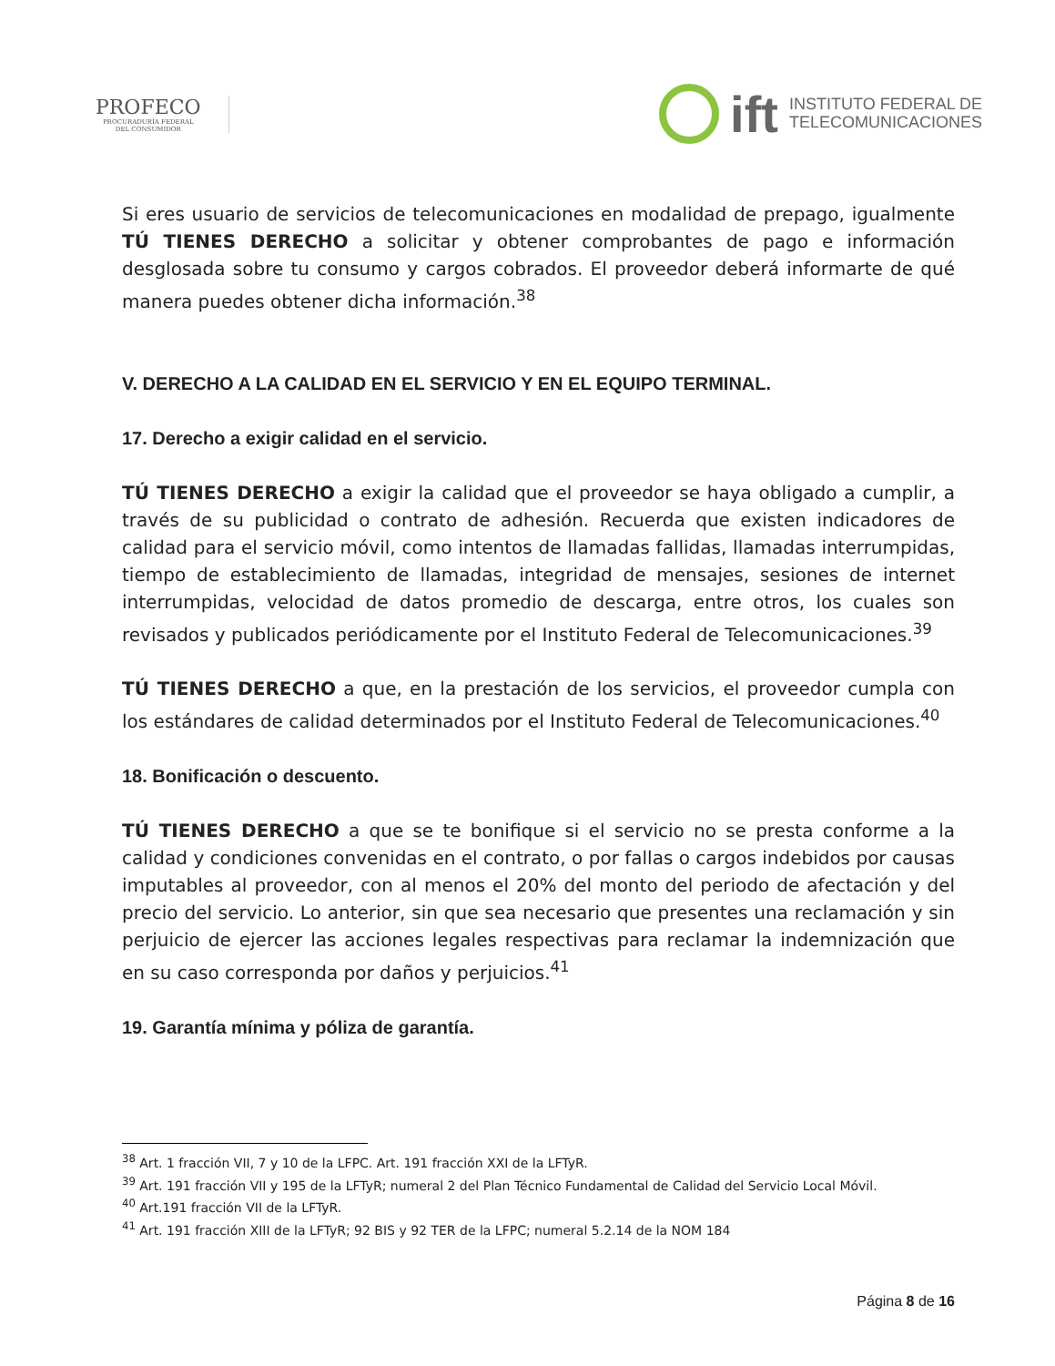PROFECO
PROCURADURÍA FEDERAL
DEL CONSUMIDOR
ift INSTITUTO FEDERAL DE
TELECOMUNICACIONES
Si eres usuario de servicios de telecomunicaciones en modalidad de prepago, igualmente TÚ TIENES DERECHO a solicitar y obtener comprobantes de pago e información desglosada sobre tu consumo y cargos cobrados. El proveedor deberá informarte de qué manera puedes obtener dicha información.<sup>38</sup>
V. DERECHO A LA CALIDAD EN EL SERVICIO Y EN EL EQUIPO TERMINAL.
17. Derecho a exigir calidad en el servicio.
TÚ TIENES DERECHO a exigir la calidad que el proveedor se haya obligado a cumplir, a través de su publicidad o contrato de adhesión. Recuerda que existen indicadores de calidad para el servicio móvil, como intentos de llamadas fallidas, llamadas interrumpidas, tiempo de establecimiento de llamadas, integridad de mensajes, sesiones de internet interrumpidas, velocidad de datos promedio de descarga, entre otros, los cuales son revisados y publicados periódicamente por el Instituto Federal de Telecomunicaciones.<sup>39</sup>
TÚ TIENES DERECHO a que, en la prestación de los servicios, el proveedor cumpla con los estándares de calidad determinados por el Instituto Federal de Telecomunicaciones.<sup>40</sup>
18. Bonificación o descuento.
TÚ TIENES DERECHO a que se te bonifique si el servicio no se presta conforme a la calidad y condiciones convenidas en el contrato, o por fallas o cargos indebidos por causas imputables al proveedor, con al menos el 20% del monto del periodo de afectación y del precio del servicio. Lo anterior, sin que sea necesario que presentes una reclamación y sin perjuicio de ejercer las acciones legales respectivas para reclamar la indemnización que en su caso corresponda por daños y perjuicios.<sup>41</sup>
19. Garantía mínima y póliza de garantía.
<sup>38</sup> Art. 1 fracción VII, 7 y 10 de la LFPC. Art. 191 fracción XXI de la LFTyR.
<sup>39</sup> Art. 191 fracción VII y 195 de la LFTyR; numeral 2 del Plan Técnico Fundamental de Calidad del Servicio Local Móvil.
<sup>40</sup> Art.191 fracción VII de la LFTyR.
<sup>41</sup> Art. 191 fracción XIII de la LFTyR; 92 BIS y 92 TER de la LFPC; numeral 5.2.14 de la NOM 184
Página 8 de 16